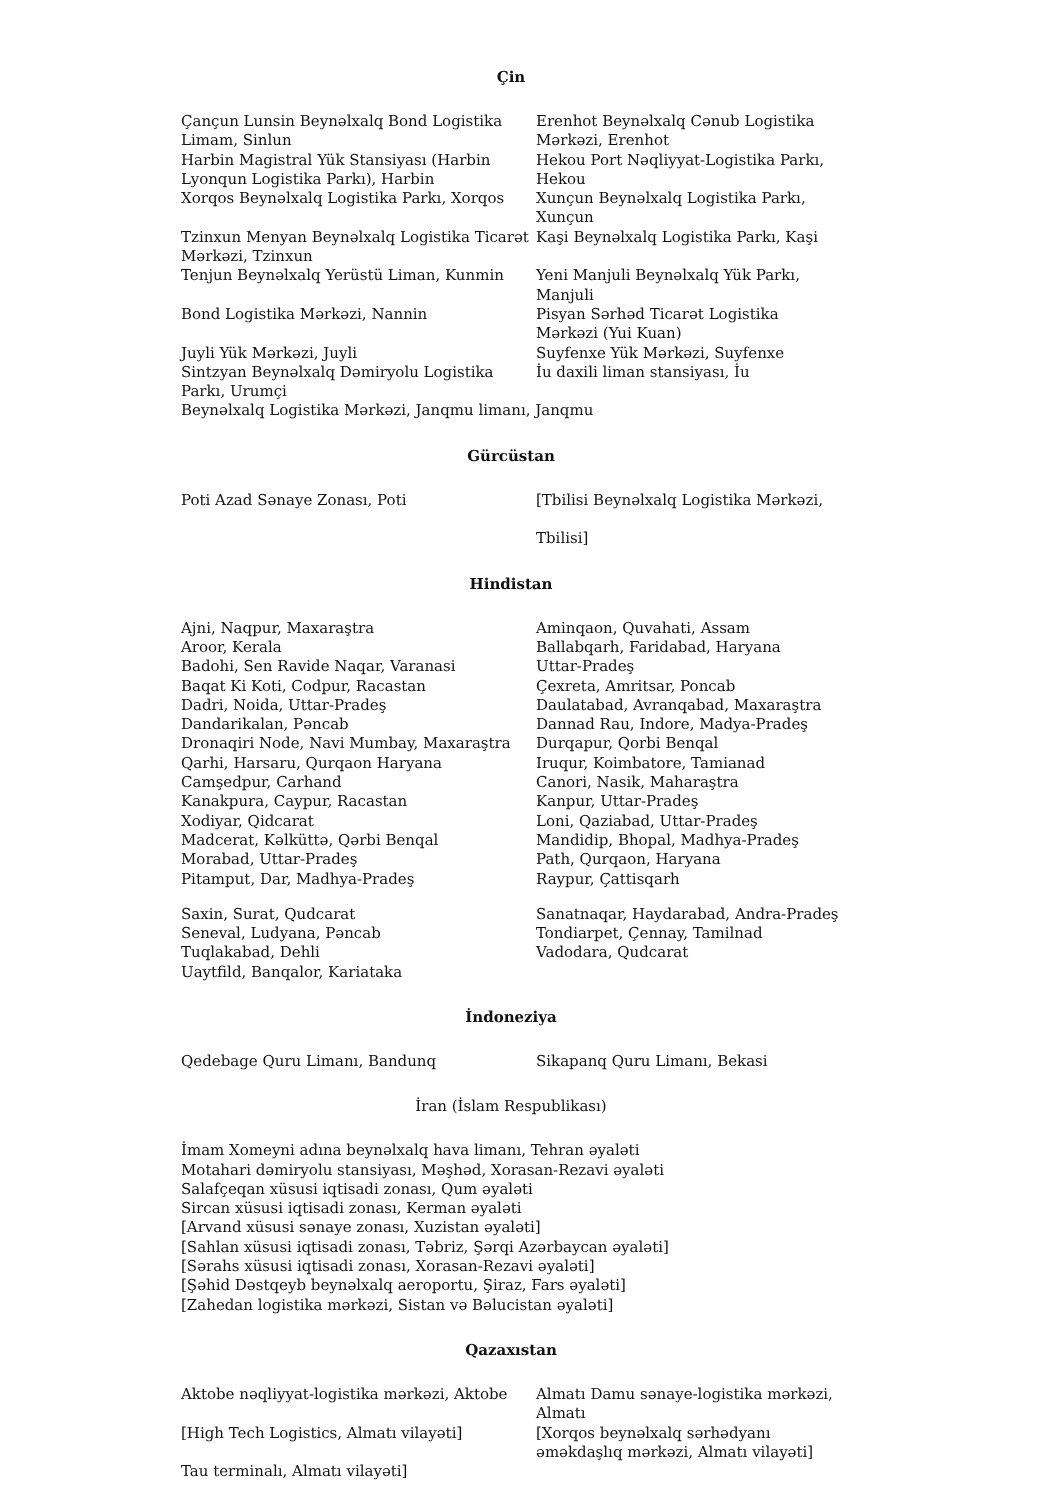Çin
| Çançun Lunsin Beynəlxalq Bond Logistika Limam, Sinlun | Erenhot Beynəlxalq Cənub Logistika Mərkəzi, Erenhot |
| Harbin Magistral Yük Stansiyası (Harbin Lyonqun Logistika Parkı), Harbin | Hekou Port Nəqliyyat-Logistika Parkı, Hekou |
| Xorqos Beynəlxalq Logistika Parkı, Xorqos | Xunçun Beynəlxalq Logistika Parkı, Xunçun |
| Tzinxun Menyan Beynəlxalq Logistika Ticarət Mərkəzi, Tzinxun | Kaşi Beynəlxalq Logistika Parkı, Kaşi |
| Tenjun Beynəlxalq Yerüstü Liman, Kunmin | Yeni Manjuli Beynəlxalq Yük Parkı, Manjuli |
| Bond Logistika Mərkəzi, Nannin | Pisyan Sərhəd Ticarət Logistika Mərkəzi (Yui Kuan) |
| Juyli Yük Mərkəzi, Juyli | Suyfenxe Yük Mərkəzi, Suyfenxe |
| Sintzyan Beynəlxalq Dəmiryolu Logistika Parkı, Urumçi | İu daxili liman stansiyası, İu |
| Beynəlxalq Logistika Mərkəzi, Janqmu limanı, Janqmu | |
Gürcüstan
| Poti Azad Sənaye Zonası, Poti | [Tbilisi Beynəlxalq Logistika Mərkəzi, Tbilisi] |
Hindistan
| Ajni, Naqpur, Maxaraştra | Aminqaon, Quvahati, Assam |
| Aroor, Kerala | Ballabqarh, Faridabad, Haryana |
| Badohi, Sen Ravide Naqar, Varanasi | Uttar-Pradeş |
| Baqat Ki Koti, Codpur, Racastan | Çexreta, Amritsar, Poncab |
| Dadri, Noida, Uttar-Pradeş | Daulatabad, Avranqabad, Maxaraştra |
| Dandarikalan, Pəncab | Dannad Rau, Indore, Madya-Pradeş |
| Dronaqiri Node, Navi Mumbay, Maxaraştra | Durqapur, Qorbi Benqal |
| Qarhi, Harsaru, Qurqaon Haryana | Iruqur, Koimbatore, Tamianad |
| Camşedpur, Carhand | Canori, Nasik, Maharaştra |
| Kanakpura, Caypur, Racastan | Kanpur, Uttar-Pradeş |
| Xodiyar, Qidcarat | Loni, Qaziabad, Uttar-Pradeş |
| Madcerat, Kəlküttə, Qərbi Benqal | Mandidip, Bhopal, Madhya-Pradeş |
| Morabad, Uttar-Pradeş | Path, Qurqaon, Haryana |
| Pitamput, Dar, Madhya-Pradeş | Raypur, Çattisqarh |
| Saxin, Surat, Qudcarat | Sanatnaqar, Haydarabad, Andra-Pradeş |
| Seneval, Ludyana, Pəncab | Tondiarpet, Çennay, Tamilnad |
| Tuqlakabad, Dehli | Vadodara, Qudcarat |
| Uaytfild, Banqalor, Kariataka | |
İndoneziya
| Qedebage Quru Limanı, Bandunq | Sikapanq Quru Limanı, Bekasi |
İran (İslam Respublikası)
İmam Xomeyni adına beynəlxalq hava limanı, Tehran əyaləti
Motahari dəmiryolu stansiyası, Məşhəd, Xorasan-Rezavi əyaləti
Salafçeqan xüsusi iqtisadi zonası, Qum əyaləti
Sircan xüsusi iqtisadi zonası, Kerman əyaləti
[Arvand xüsusi sənaye zonası, Xuzistan əyaləti]
[Sahlan xüsusi iqtisadi zonası, Təbriz, Şərqi Azərbaycan əyaləti]
[Sərahs xüsusi iqtisadi zonası, Xorasan-Rezavi əyaləti]
[Şəhid Dəstqeyb beynəlxalq aeroportu, Şiraz, Fars əyaləti]
[Zahedan logistika mərkəzi, Sistan və Bəlucistan əyaləti]
Qazaxıstan
| Aktobe nəqliyyat-logistika mərkəzi, Aktobe | Almatı Damu sənaye-logistika mərkəzi, Almatı |
| [High Tech Logistics, Almatı vilayəti] | [Xorqos beynəlxalq sərhədyanı əməkdaşlıq mərkəzi, Almatı vilayəti] |
| Tau terminalı, Almatı vilayəti] | |